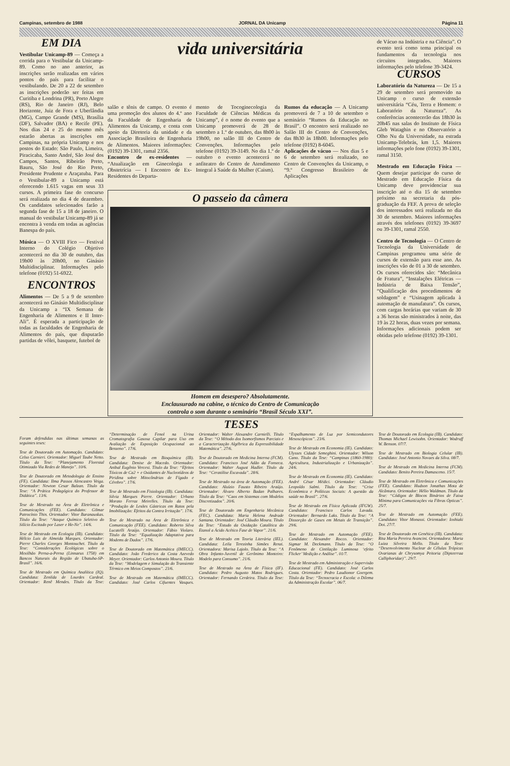Campinas, setembro de 1988 JORNAL DA Unicamp Página 11
EM DIA
Vestibular Unicamp-89 — Começa a corrida para o Vestibular da Unicamp-89. Como no ano anterior, as inscrições serão realizadas em vários pontos do país para facilitar o vestibulando. De 20 a 22 de setembro as inscrições poderão ser feitas em Curitiba e Londrina (PR), Porto Alegre (RS), Rio de Janeiro (RJ), Belo Horizonte, Juiz de Fora e Uberlândia (MG), Campo Grande (MS), Brasília (DF), Salvador (BA) e Recife (PE). Nos dias 24 e 25 do mesmo mês estarão abertas as inscrições em Campinas, na própria Unicamp e nos postos do Estado: São Paulo, Limeira, Piracicaba, Santo André, São José dos Campos, Santos, Ribeirão Preto, Bauru, São José do Rio Preto, Presidente Prudente e Araçatuba. Para o Vestibular-89 a Unicamp está oferecendo 1.615 vagas em seus 33 cursos. A primeira fase do concurso será realizada no dia 4 de dezembro. Os candidatos selecionados farão a segunda fase de 15 a 18 de janeiro. O manual do vestibular Unicamp-89 já se encontra à venda em todas as agências Banespa do país.
Música — O XVIII Fico — Festival Interno do Colégio Objetivo acontecerá no dia 30 de outubro, das 19h00 às 20h00, no Ginásio Multidisciplinar. Informações pelo telefone (0192) 51-6922.
ENCONTROS
Alimentos — De 5 a 9 de setembro acontecerá no Ginásio Multidisciplinar da Unicamp a “IX Semana de Engenharia de Alimentos e II Inter-Ali”. É esperada a participação de todas as faculdades de Engenharia de Alimentos do país, que disputarão partidas de vôlei, basquete, futebol de
vida universitária
salão e tênis de campo. O evento é uma promoção dos alunos do 4.º ano da Faculdade de Engenharia de Alimentos da Unicamp, e conta com apoio da Diretoria da unidade e da Associação Brasileira de Engenharia de Alimentos. Maiores informações: (0192) 39-1301, ramal 2356.
Encontro de ex-residentes — “Atualização em Ginecologia e Obstetrícia — I Encontro de Ex-Residentes do Departa-
mento de Tocoginecologia da Faculdade de Ciências Médicas da Unicamp”, é o nome do evento que a Unicamp promoverá de 28 de setembro a 1.º de outubro, das 8h00 às 19h00, no salão III do Centro de Convenções. Informações pelo telefone (0192) 39-3149. No dia 1.º de outubro o evento acontecerá no anfiteatro do Centro de Atendimento Integral à Saúde da Mulher (Caism).
Rumos da educação — A Unicamp promoverá de 7 a 10 de setembro o seminário “Rumos da Educação no Brasil”. O encontro será realizado no Salão III do Centro de Convenções, das 8h30 às 18h00. Informações pelo telefone (0192) 8-6045.
Aplicações de vácuo — Nos dias 5 e 6 de setembro será realizado, no Centro de Convenções da Unicamp, o “9.º Congresso Brasileiro de Aplicações
O passeio da câmera
Homem em desespero? Absolutamente.
Enclausurado na cabine, o técnico do Centro de Comunicação
controla o som durante o seminário “Brasil Século XXI”.
de Vácuo na Indústria e na Ciência”. O evento terá como tema principal os fundamentos da tecnologia nos circuitos integrados. Maiores informações pelo telefone 39-3424.
CURSOS
Laboratório da Natureza — De 15 a 29 de setembro será promovido na Unicamp o curso de extensão universitária “Céu, Terra e Homem: o Laboratório da Natureza”. As conferências acontecerão das 18h30 às 20h45 nas salas do Instituto de Física Gleb Wataghin e no Observatório a Olho Nu da Universidade, na estrada Unicamp-Telebrás, km 1,5. Maiores informações pelo fone (0192) 39-1301, ramal 3150.
Mestrado em Educação Física — Quem desejar participar do curso de Mestrado em Educação Física da Unicamp deve providenciar sua inscrição até o dia 15 de setembro próximo na secretaria da pós-graduação da FEF. A prova de seleção dos interessados será realizada no dia 30 de setembro. Maiores informações através dos telefones (0192) 39-3697 ou 39-1301, ramal 2550.
Centro de Tecnologia — O Centro de Tecnologia da Universidade de Campinas programou uma série de cursos de extensão para esse ano. As inscrições vão de 01 a 30 de setembro. Os cursos oferecidos são: “Mecânica de Fratura”, “Instalações Elétricas — Indústria de Baixa Tensão”, “Qualificação dos procedimentos de soldagem” e “Usinagem aplicada à automação de manufatura”. Os cursos, com cargas horárias que variam de 30 a 36 horas são ministrados à noite, das 19 às 22 horas, duas vezes por semana. Informações adicionais podem ser obtidas pelo telefone (0192) 39-1301.
TESES
Foram defendidas nas últimas semanas as seguintes teses:
Tese de Doutorado em Automação. Candidato: Celso Carnieri. Orientador: Miguel Taube Netto. Título da Tese: “Planejamento Florestal Otimizado Via Redes de Manejo”. 10/6.
Tese de Doutorado em Metodologia de Ensino (FE). Candidata: Ilma Passos Alencastro Veiga. Orientador: Newton Cesar Balzan. Título da Tese: “A Prática Pedagógica do Professor de Didática”. 13/6.
Tese de Mestrado na Área de Eletrônica e Comunicações (FEE). Candidato: Gilmar Patrocínio Thin. Orientador: Vitor Baranauskas. Título da Tese: “Ataque Químico Seletivo do Silício Excitado por Laser e He-Ne”. 14/6.
Tese de Mestrado em Ecologia (IB). Candidato: Hélcio Luis de Almeida Marques. Orientador: Pierre Charles Georges Montouchet. Título da Tese: “Considerações Ecológicas sobre o Mexilhão Perna-a-Perna (Linnaeus 1758) em Bancos Naturais da Região de Ubatuba-SP-Brasil”. 16/6.
Tese de Mestrado em Química Analítica (IQ). Candidata: Zenilda de Lourdes Cardeal. Orientador: Renê Mendes. Título da Tese: “Determinação de Fenol na Urina Cromatografia Gasosa Capilar para Uso em Avaliação de Exposição Ocupacional ao Benzeno”. 17/6.
Tese de Mestrado em Bioquímica (IB). Candidata: Denise de Macedo. Orientador: Anibal Eugênio Vercesi. Título da Tese: “Efeitos Tóxicos de Ca2 + e Oxidantes de Nucleotídeos de Piridina sobre Mitocôndrias de Fígado e Cérebro”. 17/6.
Tese de Mestrado em Fisiologia (IB). Candidata: Silvia Marques Pierre. Orientador: Urbano Morato Ferraz Meirelles. Título da Tese: “Produção de Lesões Gástricas em Ratos pela Imobilização: Efeitos da Contra Irritação”. 17/6.
Tese de Mestrado na Área de Eletrônica e Comunicação (FEE). Candidato: Roberto Silva Lucatelli Araújo. Orientador: Fábio Violaro. Título da Tese: “Equalização Adaptativa para Modems de Dados”. 17/6.
Tese de Doutorado em Matemática (IMECC). Candidato: João Frederico da Costa Azevedo Meyer. Orientador: Carlos Antonio Moura. Título da Tese: “Modelagem e Simulação do Transiente Térmico em Meios Compostos”. 23/6.
Tese de Mestrado em Matemática (IMECC). Candidato: José Carlos Cifuentes Vasques. Orientador: Walter Alexandre Carnielli. Título da Tese: “O Método dos Isomorfismos Parciais e a Caracterização Algébrica da Expressibilidade Matemática”. 27/6.
Tese de Doutorado em Medicina Interna (FCM). Candidato: Francisco José Adão da Fonseca. Orientador: Walter August Hadler. Título da Tese: “Ceratólise Escavada”. 28/6.
Tese de Mestrado na área de Automação (FEE). Candidato: Aluízio Fausto Ribeiro Araújo. Orientador: Álvaro Alberto Badan Palhares. Título da Tese: “Caos em Sistemas com Modelos Discretizados”. 20/6.
Tese de Doutorado em Engenharia Mecânica (FEC). Candidata: Maria Helena Andrade Santana. Orientador: José Cláudio Moura. Título da Tese: “Estudo da Oxidação Catalítica do Etanol a Ácido Acético Fase de Vapor”. 21/6.
Tese de Mestrado em Teoria Literária (IEL). Candidata: Leila Terezinha Simões Renzi. Orientadora: Marisa Lajolo. Título da Tese: “A Obra Infanto-Juvenil de Gerônimo Monteiro: Modelo para Consumo”. 21/6.
Tese de Mestrado na Área de Física (IF). Candidato: Pedro Augusto Matos Rodrigues. Orientador: Fernando Cerdeira. Título da Tese: “Espalhamento de Luz por Semicondutores Mesoscópicos”. 23/6.
Tese de Mestrado em Economia (IE). Candidato: Ulysses Cidade Semeghini. Orientador: Wilson Cano. Título da Tese: “Campinas (1860-1980): Agricultura, Industrialização e Urbanização”. 24/6.
Tese de Mestrado em Economia (IE). Candidato: André César Médici. Orientador: Cláudio Leopoldo Salmi. Título da Tese: “Crise Econômica e Políticas Sociais: A questão da saúde no Brasil”. 27/6.
Tese de Mestrado em Física Aplicada (IFGW). Candidato: Francisco Carlos Lavada. Orientador: Bernardo Laks. Título da Tese: “A Dissorção de Gases em Metais de Transição”. 29/6.
Tese de Mestrado em Automação (FEE). Candidato: Alexandre Rocco. Orientador: Sigmar M. Deckmann. Título da Tese: “O Fenômeno de Cintilação Luminosa ‘efeito Flicker’ Medição e Análise”. 01/7.
Tese de Mestrado em Administração e Supervisão Educacional (FE). Candidato: José Carlos Costa. Orientador: Pedro Laudionor Goergem. Título da Tese: “Tecnocracia e Escola: o Dilema da Administração Escolar”. 06/7.
Tese de Doutorado em Ecologia (IB). Candidato: Thomas Michael Lewisohn. Orientador: Wodruff W. Benson. 07/7.
Tese de Mestrado em Biologia Celular (IB). Candidato: José Antonio Novaes da Silva. 08/7.
Tese de Mestrado em Medicina Interna (FCM). Candidato: Benito Pereira Damasceno. 15/7.
Tese de Mestrado em Eletrônica e Comunicações (FEE). Candidato: Hudson Jonathas Mota de Alcântara. Orientador: Hélio Waldman. Título da Tese: “Códigos de Blocos Binários de Faixa Mínima para Comunicações via Fibras Ópticas”. 25/7.
Tese de Mestrado em Automação (FEE). Candidato: Vitor Monassi. Orientador: Ioshiaki Doi. 27/7.
Tese de Doutorado em Genética (IB). Candidata: Rita Maria Pereira Avancini. Orientadora: Maria Luiza Silveira Mello. Título da Tese: “Desenvolvimento Nuclear de Células Trópicas Ovarianas de Chrysomya Peitoria (Dipteerraa Calliphoridae)”. 29/7.